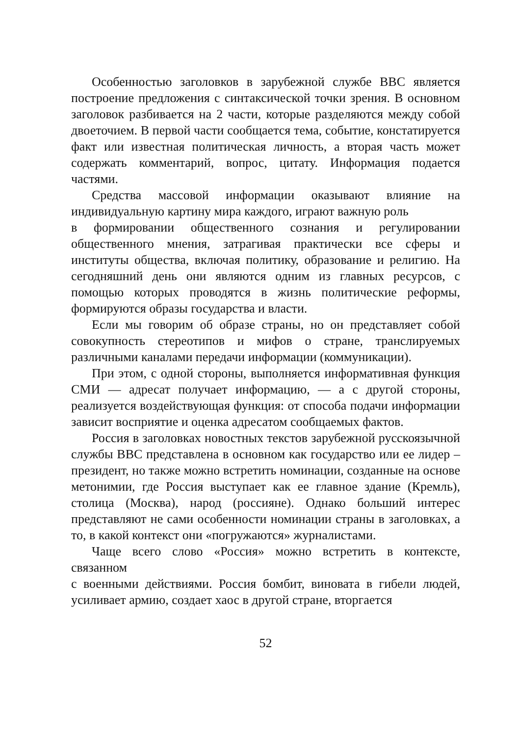Особенностью заголовков в зарубежной службе BBC является построение предложения с синтаксической точки зрения. В основном заголовок разбивается на 2 части, которые разделяются между собой двоеточием. В первой части сообщается тема, событие, констатируется факт или известная политическая личность, а вторая часть может содержать комментарий, вопрос, цитату. Информация подается частями.
Средства массовой информации оказывают влияние на индивидуальную картину мира каждого, играют важную роль
в формировании общественного сознания и регулировании общественного мнения, затрагивая практически все сферы и институты общества, включая политику, образование и религию. На сегодняшний день они являются одним из главных ресурсов, с помощью которых проводятся в жизнь политические реформы, формируются образы государства и власти.
Если мы говорим об образе страны, но он представляет собой совокупность стереотипов и мифов о стране, транслируемых различными каналами передачи информации (коммуникации).
При этом, с одной стороны, выполняется информативная функция СМИ — адресат получает информацию, — а с другой стороны, реализуется воздействующая функция: от способа подачи информации зависит восприятие и оценка адресатом сообщаемых фактов.
Россия в заголовках новостных текстов зарубежной русскоязычной службы BBC представлена в основном как государство или ее лидер – президент, но также можно встретить номинации, созданные на основе метонимии, где Россия выступает как ее главное здание (Кремль), столица (Москва), народ (россияне). Однако больший интерес представляют не сами особенности номинации страны в заголовках, а то, в какой контекст они «погружаются» журналистами.
Чаще всего слово «Россия» можно встретить в контексте, связанном
с военными действиями. Россия бомбит, виновата в гибели людей, усиливает армию, создает хаос в другой стране, вторгается
52